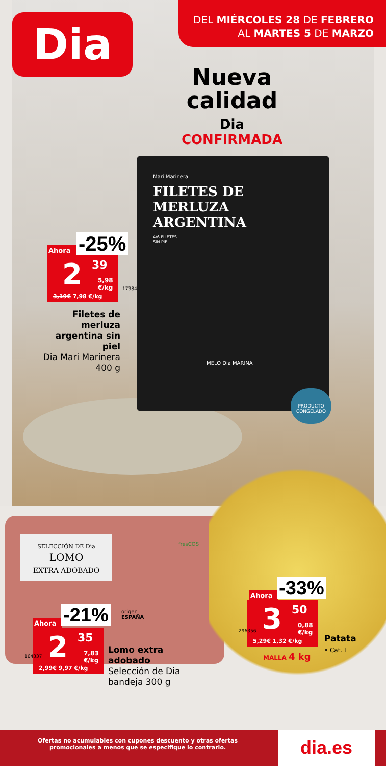Dia
DEL MIÉRCOLES 28 DE FEBRERO
AL MARTES 5 DE MARZO
Nueva
calidad
Dia
CONFIRMADA
FILETES DE
MERLUZA
ARGENTINA
Mari Marinera
4/6 FILETES
SIN PIEL
MELO Dia MARINA
PRODUCTO CONGELADO
Ahora -25%
2 39
5,98
€/kg
3,19€ 7,98 €/kg
17384
Filetes de merluza argentina sin piel
Dia Mari Marinera
400 g
SELECCIÓN DE Dia
LOMO
EXTRA ADOBADO
fresCOS
Ahora -21%
origen
ESPAÑA
2 35
7,83
€/kg
2,99€ 9,97 €/kg
164337
Lomo extra
adobado
Selección de Dia
bandeja 300 g
Ahora -33%
3 50
0,88
€/kg
5,29€ 1,32 €/kg
296356
Patata
• Cat. I
MALLA 4 kg
Ofertas no acumulables con cupones descuento y otras ofertas promocionales a menos que se especifique lo contrario.
dia.es